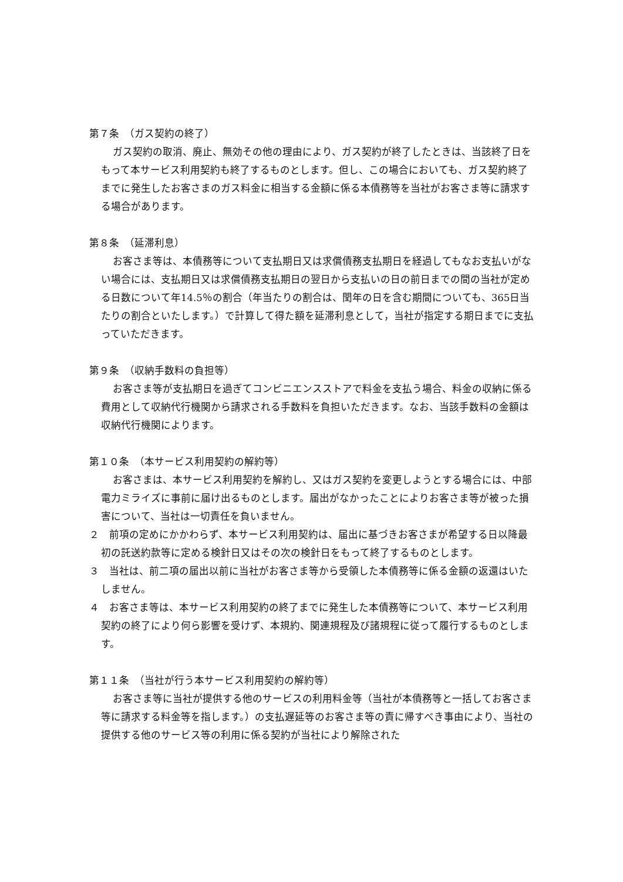第７条　（ガス契約の終了）
ガス契約の取消、廃止、無効その他の理由により、ガス契約が終了したときは、当該終了日をもって本サービス利用契約も終了するものとします。但し、この場合においても、ガス契約終了までに発生したお客さまのガス料金に相当する金額に係る本債務等を当社がお客さま等に請求する場合があります。
第８条　（延滞利息）
お客さま等は、本債務等について支払期日又は求償債務支払期日を経過してもなお支払いがない場合には、支払期日又は求償債務支払期日の翌日から支払いの日の前日までの間の当社が定める日数について年14.5％の割合（年当たりの割合は、閏年の日を含む期間についても、365日当たりの割合といたします。）で計算して得た額を延滞利息として，当社が指定する期日までに支払っていただきます。
第９条　（収納手数料の負担等）
お客さま等が支払期日を過ぎてコンビニエンスストアで料金を支払う場合、料金の収納に係る費用として収納代行機関から請求される手数料を負担いただきます。なお、当該手数料の金額は収納代行機関によります。
第１０条　（本サービス利用契約の解約等）
お客さまは、本サービス利用契約を解約し、又はガス契約を変更しようとする場合には、中部電力ミライズに事前に届け出るものとします。届出がなかったことによりお客さま等が被った損害について、当社は一切責任を負いません。
２　前項の定めにかかわらず、本サービス利用契約は、届出に基づきお客さまが希望する日以降最初の託送約款等に定める検針日又はその次の検針日をもって終了するものとします。
３　当社は、前二項の届出以前に当社がお客さま等から受領した本債務等に係る金額の返還はいたしません。
４　お客さま等は、本サービス利用契約の終了までに発生した本債務等について、本サービス利用契約の終了により何ら影響を受けず、本規約、関連規程及び諸規程に従って履行するものとします。
第１１条　（当社が行う本サービス利用契約の解約等）
お客さま等に当社が提供する他のサービスの利用料金等（当社が本債務等と一括してお客さま等に請求する料金等を指します。）の支払遅延等のお客さま等の責に帰すべき事由により、当社の提供する他のサービス等の利用に係る契約が当社により解除された